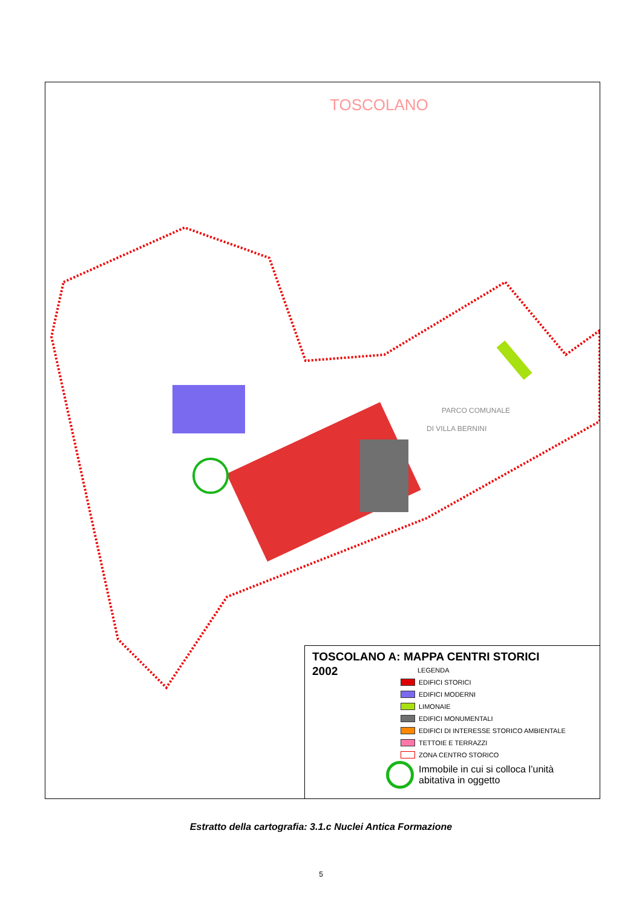TOSCOLANO
PARCO COMUNALE
DI VILLA BERNINI
TOSCOLANO A: MAPPA CENTRI STORICI
2002
LEGENDA
EDIFICI STORICI
EDIFICI MODERNI
LIMONAIE
EDIFICI MONUMENTALI
EDIFICI DI INTERESSE STORICO AMBIENTALE
TETTOIE E TERRAZZI
ZONA CENTRO STORICO
Immobile in cui si colloca l’unità
abitativa in oggetto
Estratto della cartografia: 3.1.c Nuclei Antica Formazione
5